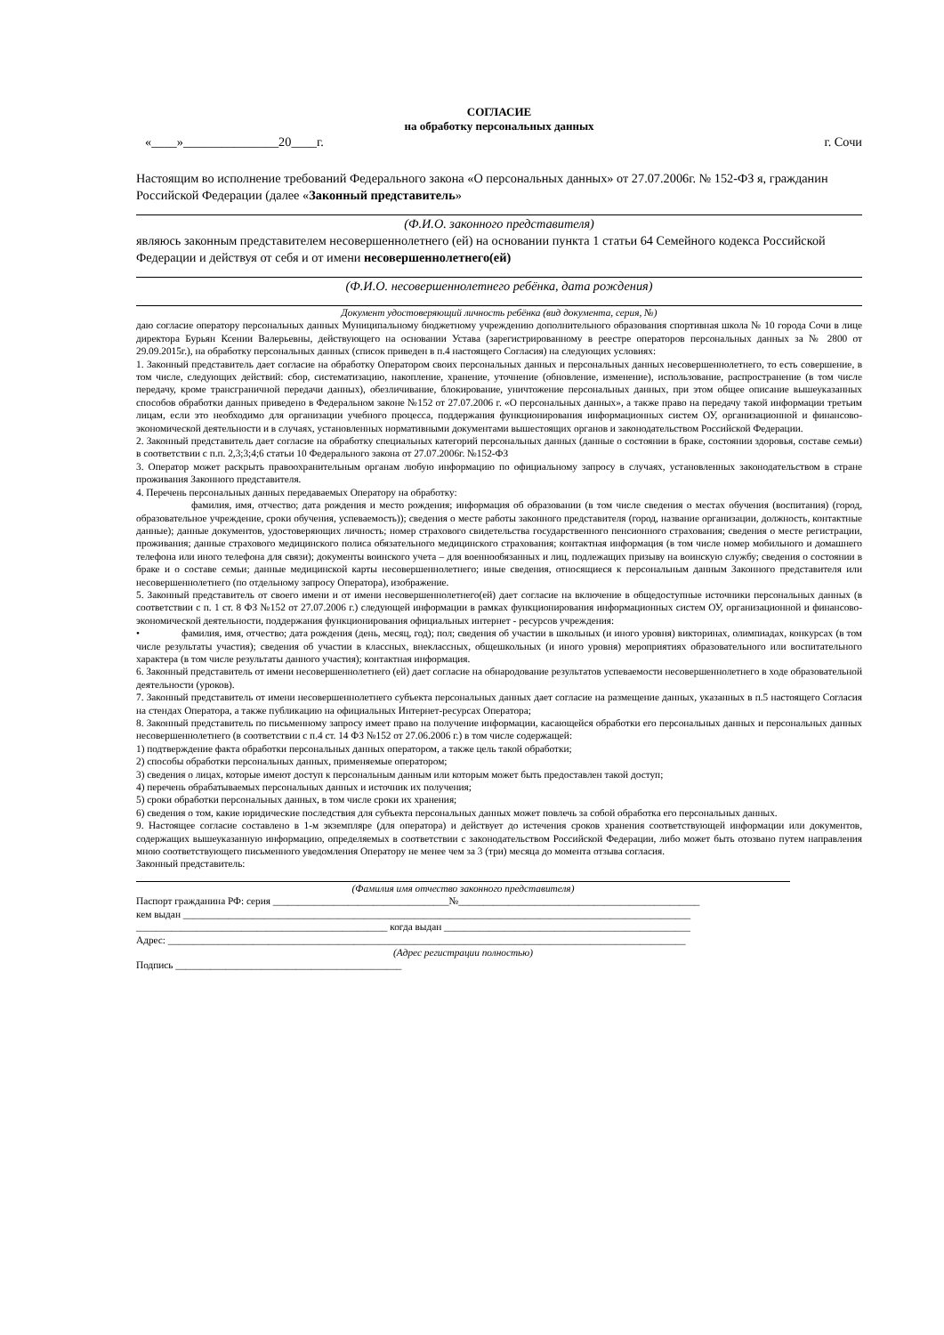СОГЛАСИЕ
на обработку персональных данных
«____»_______________20____г. г. Сочи
Настоящим во исполнение требований Федерального закона «О персональных данных» от 27.07.2006г. № 152-ФЗ я, гражданин Российской Федерации (далее «Законный представитель»
(Ф.И.О. законного представителя)
являюсь законным представителем несовершеннолетнего (ей) на основании пункта 1 статьи 64 Семейного кодекса Российской Федерации и действуя от себя и от имени несовершеннолетнего(ей)
(Ф.И.О. несовершеннолетнего ребёнка, дата рождения)
Документ удостоверяющий личность ребёнка (вид документа, серия, №)
даю согласие оператору персональных данных Муниципальному бюджетному учреждению дополнительного образования спортивная школа № 10 города Сочи в лице директора Бурьян Ксении Валерьевны, действующего на основании Устава (зарегистрированному в реестре операторов персональных данных за № 2800 от 29.09.2015г.), на обработку персональных данных (список приведен в п.4 настоящего Согласия) на следующих условиях:
1. Законный представитель дает согласие на обработку Оператором своих персональных данных и персональных данных несовершеннолетнего, то есть совершение, в том числе, следующих действий: сбор, систематизацию, накопление, хранение, уточнение (обновление, изменение), использование, распространение (в том числе передачу, кроме трансграничной передачи данных), обезличивание, блокирование, уничтожение персональных данных, при этом общее описание вышеуказанных способов обработки данных приведено в Федеральном законе №152 от 27.07.2006 г. «О персональных данных», а также право на передачу такой информации третьим лицам, если это необходимо для организации учебного процесса, поддержания функционирования информационных систем ОУ, организационной и финансово-экономической деятельности и в случаях, установленных нормативными документами вышестоящих органов и законодательством Российской Федерации.
2. Законный представитель дает согласие на обработку специальных категорий персональных данных (данные о состоянии в браке, состоянии здоровья, составе семьи) в соответствии с п.п. 2,3;3;4;6 статьи 10 Федерального закона от 27.07.2006г. №152-ФЗ
3. Оператор может раскрыть правоохранительным органам любую информацию по официальному запросу в случаях, установленных законодательством в стране проживания Законного представителя.
4. Перечень персональных данных передаваемых Оператору на обработку:
фамилия, имя, отчество; дата рождения и место рождения; информация об образовании (в том числе сведения о местах обучения (воспитания) (город, образовательное учреждение, сроки обучения, успеваемость)); сведения о месте работы законного представителя (город, название организации, должность, контактные данные); данные документов, удостоверяющих личность; номер страхового свидетельства государственного пенсионного страхования; сведения о месте регистрации, проживания; данные страхового медицинского полиса обязательного медицинского страхования; контактная информация (в том числе номер мобильного и домашнего телефона или иного телефона для связи); документы воинского учета – для военнообязанных и лиц, подлежащих призыву на воинскую службу; сведения о состоянии в браке и о составе семьи; данные медицинской карты несовершеннолетнего; иные сведения, относящиеся к персональным данным Законного представителя или несовершеннолетнего (по отдельному запросу Оператора), изображение.
5. Законный представитель от своего имени и от имени несовершеннолетнего(ей) дает согласие на включение в общедоступные источники персональных данных (в соответствии с п. 1 ст. 8 ФЗ №152 от 27.07.2006 г.) следующей информации в рамках функционирования информационных систем ОУ, организационной и финансово-экономической деятельности, поддержания функционирования официальных интернет - ресурсов учреждения:
• фамилия, имя, отчество; дата рождения (день, месяц, год); пол; сведения об участии в школьных (и иного уровня) викторинах, олимпиадах, конкурсах (в том числе результаты участия); сведения об участии в классных, внеклассных, общешкольных (и иного уровня) мероприятиях образовательного или воспитательного характера (в том числе результаты данного участия); контактная информация.
6. Законный представитель от имени несовершеннолетнего (ей) дает согласие на обнародование результатов успеваемости несовершеннолетнего в ходе образовательной деятельности (уроков).
7. Законный представитель от имени несовершеннолетнего субъекта персональных данных дает согласие на размещение данных, указанных в п.5 настоящего Согласия на стендах Оператора, а также публикацию на официальных Интернет-ресурсах Оператора;
8. Законный представитель по письменному запросу имеет право на получение информации, касающейся обработки его персональных данных и персональных данных несовершеннолетнего (в соответствии с п.4 ст. 14 ФЗ №152 от 27.06.2006 г.) в том числе содержащей:
1) подтверждение факта обработки персональных данных оператором, а также цель такой обработки;
2) способы обработки персональных данных, применяемые оператором;
3) сведения о лицах, которые имеют доступ к персональным данным или которым может быть предоставлен такой доступ;
4) перечень обрабатываемых персональных данных и источник их получения;
5) сроки обработки персональных данных, в том числе сроки их хранения;
6) сведения о том, какие юридические последствия для субъекта персональных данных может повлечь за собой обработка его персональных данных.
9. Настоящее согласие составлено в 1-м экземпляре (для оператора) и действует до истечения сроков хранения соответствующей информации или документов, содержащих вышеуказанную информацию, определяемых в соответствии с законодательством Российской Федерации, либо может быть отозвано путем направления мною соответствующего письменного уведомления Оператору не менее чем за 3 (три) месяца до момента отзыва согласия.
Законный представитель:
(Фамилия имя отчество законного представителя)
Паспорт гражданина РФ: серия ___________________________________№________________________________________________
кем выдан _____________________________________________________________________________________________________
__________________________________________________ когда выдан _________________________________________________
Адрес: _______________________________________________________________________________________________________
(Адрес регистрации полностью)
Подпись _____________________________________________